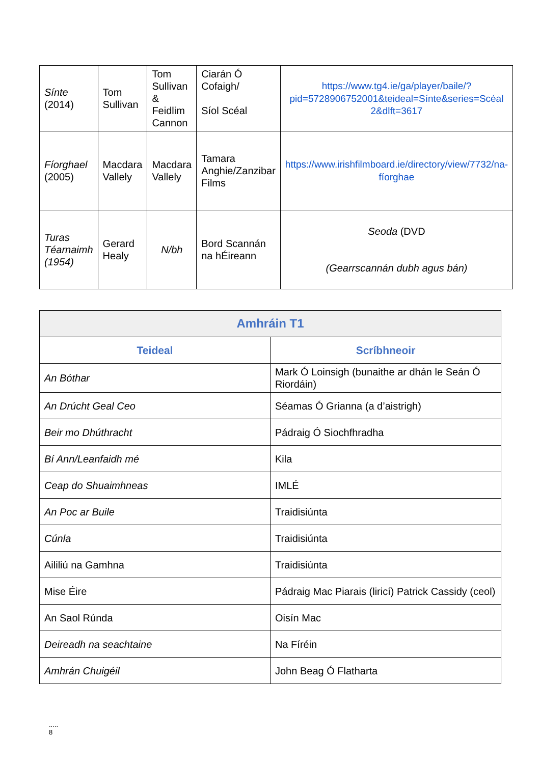| Sínte (2014) | Tom Sullivan | Tom Sullivan & Feidlim Cannon | Ciarán Ó Cofaigh/ Síol Scéal | https://www.tg4.ie/ga/player/baile/?pid=5728906752001&teideal=Sínte&series=Scéal 2&dlft=3617 |
| Fíorghael (2005) | Macdara Vallely | Macdara Vallely | Tamara Anghie/Zanzibar Films | https://www.irishfilmboard.ie/directory/view/7732/na-fíorghae |
| Turas Téarnaimh (1954) | Gerard Healy | N/bh | Bord Scannán na hÉireann | Seoda (DVD (Gearrscannán dubh agus bán) |
| Amhráin T1 | |
| --- | --- |
| Teideal | Scríbhneoir |
| An Bóthar | Mark Ó Loinsigh (bunaithe ar dhán le Seán Ó Riordáin) |
| An Drúcht Geal Ceo | Séamas Ó Grianna (a d’aistrigh) |
| Beir mo Dhúthracht | Pádraig Ó Siochfhradha |
| Bí Ann/Leanfaidh mé | Kila |
| Ceap do Shuaimhneas | IMLÉ |
| An Poc ar Buile | Traidisiúnta |
| Cúnla | Traidisiúnta |
| Aililiú na Gamhna | Traidisiúnta |
| Mise Éire | Pádraig Mac Piarais (liricí) Patrick Cassidy (ceol) |
| An Saol Rúnda | Oisín Mac |
| Deireadh na seachtaine | Na Fíréin |
| Amhrán Chuigéil | John Beag Ó Flatharta |
.....
8